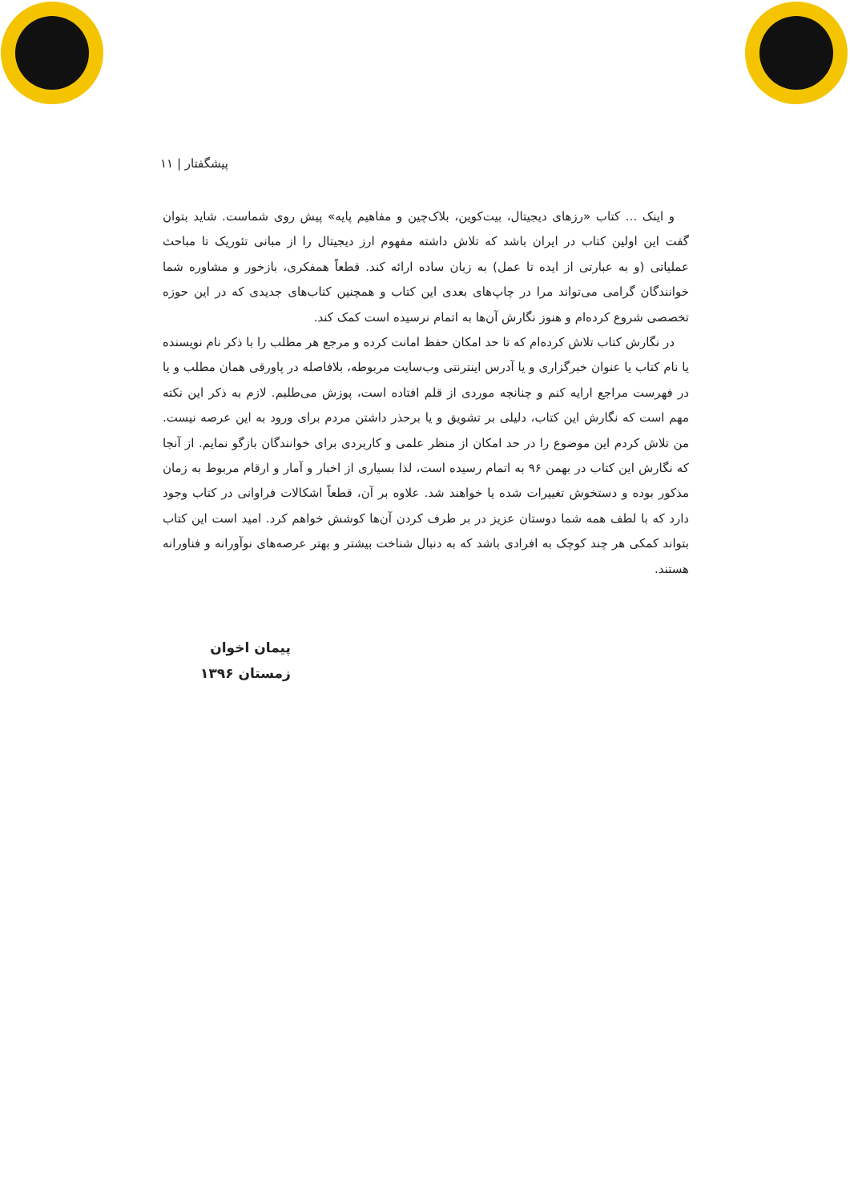پیشگفتار | ۱۱
و اینک ... کتاب «رزهای دیجیتال، بیت‌کوین، بلاک‌چین و مفاهیم پایه» پیش روی شماست. شاید بتوان گفت این اولین کتاب در ایران باشد که تلاش داشته مفهوم ارز دیجیتال را از مبانی تئوریک تا مباحث عملیاتی (و به عبارتی از ایده تا عمل) به زبان ساده ارائه کند. قطعاً همفکری، بازخور و مشاوره شما خوانندگان گرامی می‌تواند مرا در چاپ‌های بعدی این کتاب و همچنین کتاب‌های جدیدی که در این حوزه تخصصی شروع کرده‌ام و هنوز نگارش آن‌ها به اتمام نرسیده است کمک کند.
در نگارش کتاب تلاش کرده‌ام که تا حد امکان حفظ امانت کرده و مرجع هر مطلب را با ذکر نام نویسنده یا نام کتاب یا عنوان خبرگزاری و یا آدرس اینترنتی وب‌سایت مربوطه، بلافاصله در پاورقی همان مطلب و یا در فهرست مراجع ارایه کنم و چنانچه موردی از قلم افتاده است، پوزش می‌طلبم. لازم به ذکر این نکته مهم است که نگارش این کتاب، دلیلی بر تشویق و یا برحذر داشتن مردم برای ورود به این عرصه نیست. من تلاش کردم این موضوع را در حد امکان از منظر علمی و کاربردی برای خوانندگان بازگو نمایم. از آنجا که نگارش این کتاب در بهمن ۹۶ به اتمام رسیده است، لذا بسیاری از اخبار و آمار و ارقام مربوط به زمان مذکور بوده و دستخوش تغییرات شده یا خواهند شد. علاوه بر آن، قطعاً اشکالات فراوانی در کتاب وجود دارد که با لطف همه شما دوستان عزیز در بر طرف کردن آن‌ها کوشش خواهم کرد. امید است این کتاب بتواند کمکی هر چند کوچک به افرادی باشد که به دنبال شناخت بیشتر و بهتر عرصه‌های نوآورانه و فناورانه هستند.
پیمان اخوان
زمستان ۱۳۹۶